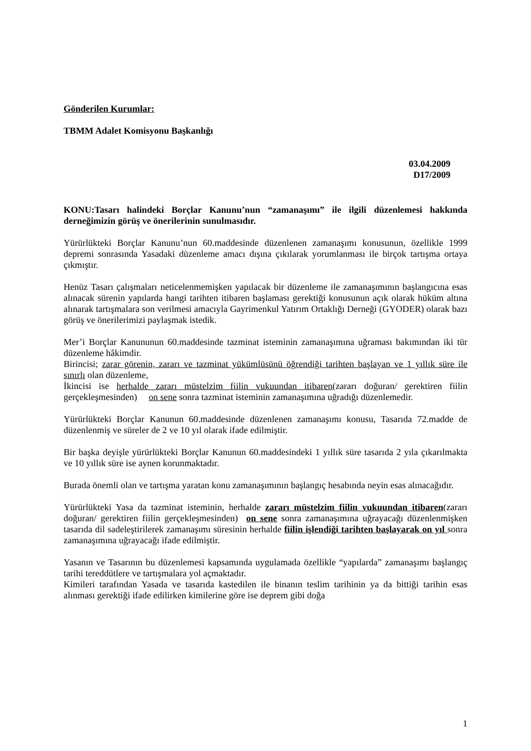Gönderilen Kurumlar:
TBMM Adalet Komisyonu Başkanlığı
03.04.2009
D17/2009
KONU:Tasarı halindeki Borçlar Kanunu’nun “zamanaşımı” ile ilgili düzenlemesi hakkında derneğimizin görüş ve önerilerinin sunulmasıdır.
Yürürlükteki Borçlar Kanunu’nun 60.maddesinde düzenlenen zamanaşımı konusunun, özellikle 1999 depremi sonrasında Yasadaki düzenleme amacı dışına çıkılarak yorumlanması ile birçok tartışma ortaya çıkmıştır.
Henüz Tasarı çalışmaları neticelenmemişken yapılacak bir düzenleme ile zamanaşımının başlangıcına esas alınacak sürenin yapılarda hangi tarihten itibaren başlaması gerektiği konusunun açık olarak hüküm altına alınarak tartışmalara son verilmesi amacıyla Gayrimenkul Yatırım Ortaklığı Derneği (GYODER) olarak bazı görüş ve önerilerimizi paylaşmak istedik.
Mer’i Borçlar Kanununun 60.maddesinde tazminat isteminin zamanaşımına uğraması bakımından iki tür düzenleme hâkimdir.
Birincisi; zarar görenin, zararı ve tazminat yükümlüsünü öğrendiği tarihten başlayan ve 1 yıllık süre ile sınırlı olan düzenleme,
İkincisi ise herhalde zararı müstelzim fiilin vukuundan itibaren(zararı doğuran/ gerektiren fiilin gerçekleşmesinden) on sene sonra tazminat isteminin zamanaşımına uğradığı düzenlemedir.
Yürürlükteki Borçlar Kanunun 60.maddesinde düzenlenen zamanaşımı konusu, Tasarıda 72.madde de düzenlenmiş ve süreler de 2 ve 10 yıl olarak ifade edilmiştir.
Bir başka deyişle yürürlükteki Borçlar Kanunun 60.maddesindeki 1 yıllık süre tasarıda 2 yıla çıkarılmakta ve 10 yıllık süre ise aynen korunmaktadır.
Burada önemli olan ve tartışma yaratan konu zamanaşımının başlangıç hesabında neyin esas alınacağıdır.
Yürürlükteki Yasa da tazminat isteminin, herhalde zararı müstelzim fiilin vukuundan itibaren(zararı doğuran/ gerektiren fiilin gerçekleşmesinden) on sene sonra zamanaşımına uğrayacağı düzenlenmişken tasarıda dil sadeleştirilerek zamanaşımı süresinin herhalde fiilin işlendiği tarihten başlayarak on yıl sonra zamanaşımına uğrayacağı ifade edilmiştir.
Yasanın ve Tasarının bu düzenlemesi kapsamında uygulamada özellikle “yapılarda” zamanaşımı başlangıç tarihi tereddütlere ve tartışmalara yol açmaktadır.
Kimileri tarafından Yasada ve tasarıda kastedilen ile binanın teslim tarihinin ya da bittiği tarihin esas alınması gerektiği ifade edilirken kimilerine göre ise deprem gibi doğa
1